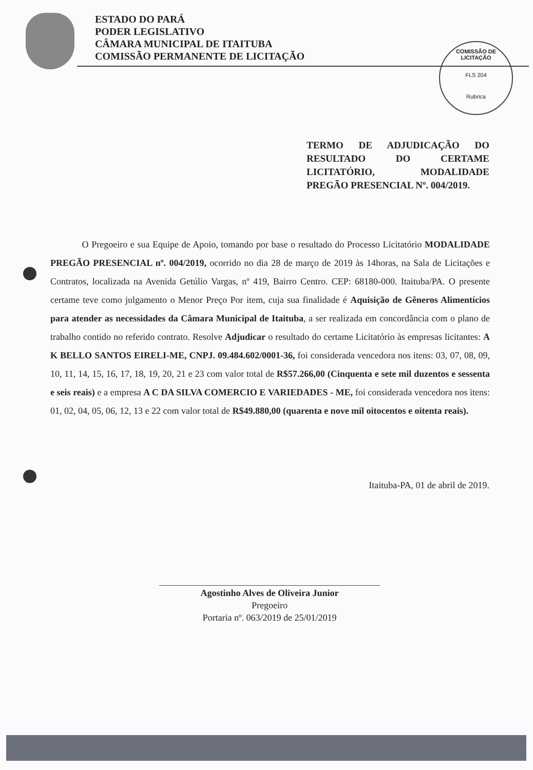ESTADO DO PARÁ
PODER LEGISLATIVO
CÂMARA MUNICIPAL DE ITAITUBA
COMISSÃO PERMANENTE DE LICITAÇÃO
COMISSÃO DE LICITAÇÃO
FLS 204
Rubrica
TERMO DE ADJUDICAÇÃO DO RESULTADO DO CERTAME LICITATÓRIO, MODALIDADE PREGÃO PRESENCIAL Nº. 004/2019.
O Pregoeiro e sua Equipe de Apoio, tomando por base o resultado do Processo Licitatório MODALIDADE PREGÃO PRESENCIAL nº. 004/2019, ocorrido no dia 28 de março de 2019 às 14horas, na Sala de Licitações e Contratos, localizada na Avenida Getúlio Vargas, nº 419, Bairro Centro. CEP: 68180-000. Itaituba/PA. O presente certame teve como julgamento o Menor Preço Por item, cuja sua finalidade é Aquisição de Gêneros Alimentícios para atender as necessidades da Câmara Municipal de Itaituba, a ser realizada em concordância com o plano de trabalho contido no referido contrato. Resolve Adjudicar o resultado do certame Licitatório às empresas licitantes: A K BELLO SANTOS EIRELI-ME, CNPJ. 09.484.602/0001-36, foi considerada vencedora nos itens: 03, 07, 08, 09, 10, 11, 14, 15, 16, 17, 18, 19, 20, 21 e 23 com valor total de R$57.266,00 (Cinquenta e sete mil duzentos e sessenta e seis reais) e a empresa A C DA SILVA COMERCIO E VARIEDADES - ME, foi considerada vencedora nos itens: 01, 02, 04, 05, 06, 12, 13 e 22 com valor total de R$49.880,00 (quarenta e nove mil oitocentos e oitenta reais).
Itaituba-PA, 01 de abril de 2019.
Agostinho Alves de Oliveira Junior
Pregoeiro
Portaria nº. 063/2019 de 25/01/2019